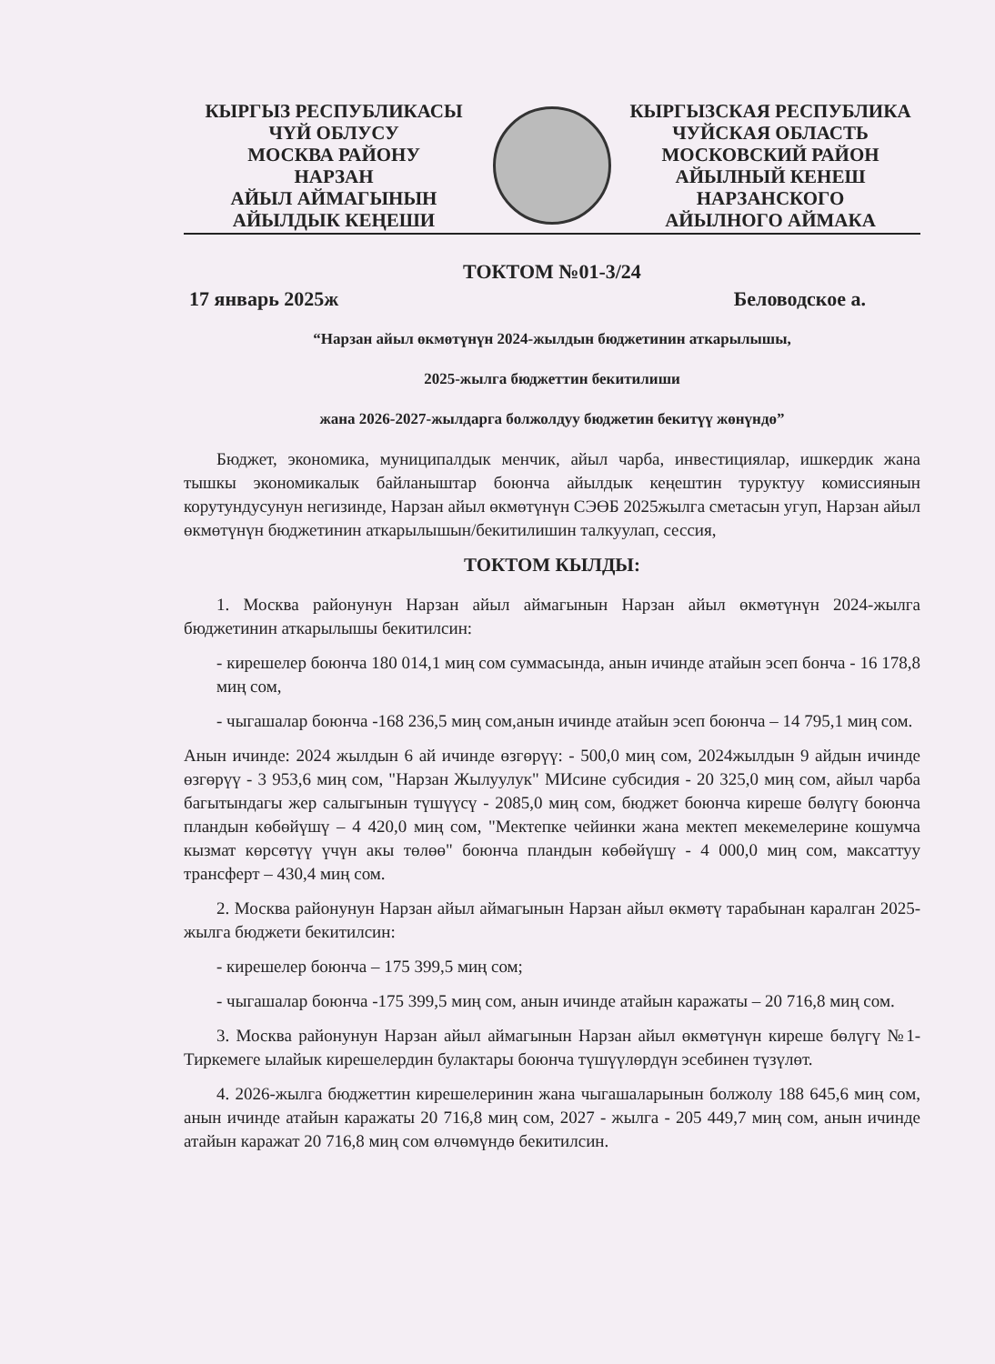КЫРГЫЗ РЕСПУБЛИКАСЫ
ЧҮЙ ОБЛУСУ
МОСКВА РАЙОНУ
НАРЗАН
АЙЫЛ АЙМАГЫНЫН
АЙЫЛДЫК КЕҢЕШИ
КЫРГЫЗСКАЯ РЕСПУБЛИКА
ЧУЙСКАЯ ОБЛАСТЬ
МОСКОВСКИЙ РАЙОН
АЙЫЛНЫЙ КЕНЕШ
НАРЗАНСКОГО
АЙЫЛНОГО АЙМАКА
ТОКТОМ №01-3/24
17 январь 2025ж Беловодское а.
“Нарзан айыл өкмөтүнүн 2024-жылдын бюджетинин аткарылышы,
2025-жылга бюджеттин бекитилиши
жана 2026-2027-жылдарга болжолдуу бюджетин бекитүү жөнүндө”
Бюджет, экономика, муниципалдык менчик, айыл чарба, инвестициялар, ишкердик жана тышкы экономикалык байланыштар боюнча айылдык кеңештин туруктуу комиссиянын корутундусунун негизинде, Нарзан айыл өкмөтүнүн СЭӨБ 2025жылга сметасын угуп, Нарзан айыл өкмөтүнүн бюджетинин аткарылышын/бекитилишин талкуулап, сессия,
ТОКТОМ КЫЛДЫ:
1. Москва районунун Нарзан айыл аймагынын Нарзан айыл өкмөтүнүн 2024-жылга бюджетинин аткарылышы бекитилсин:
- кирешелер боюнча 180 014,1 миң сом суммасында, анын ичинде атайын эсеп бонча - 16 178,8 миң сом,
- чыгашалар боюнча -168 236,5 миң сом,анын ичинде атайын эсеп боюнча – 14 795,1 миң сом.
Анын ичинде: 2024 жылдын 6 ай ичинде өзгөрүү: - 500,0 миң сом, 2024жылдын 9 айдын ичинде өзгөрүү - 3 953,6 миң сом, "Нарзан Жылуулук" МИсине субсидия - 20 325,0 миң сом, айыл чарба багытындагы жер салыгынын түшүүсү - 2085,0 миң сом, бюджет боюнча киреше бөлүгү боюнча пландын көбөйүшү – 4 420,0 миң сом, "Мектепке чейинки жана мектеп мекемелерине кошумча кызмат көрсөтүү үчүн акы төлөө" боюнча пландын көбөйүшү - 4 000,0 миң сом, максаттуу трансферт – 430,4 миң сом.
2. Москва районунун Нарзан айыл аймагынын Нарзан айыл өкмөтү тарабынан каралган 2025-жылга бюджети бекитилсин:
- кирешелер боюнча – 175 399,5 миң сом;
- чыгашалар боюнча -175 399,5 миң сом, анын ичинде атайын каражаты – 20 716,8 миң сом.
3. Москва районунун Нарзан айыл аймагынын Нарзан айыл өкмөтүнүн киреше бөлүгү №1- Тиркемеге ылайык кирешелердин булактары боюнча түшүүлөрдүн эсебинен түзүлөт.
4. 2026-жылга бюджеттин кирешелеринин жана чыгашаларынын болжолу 188 645,6 миң сом, анын ичинде атайын каражаты 20 716,8 миң сом, 2027 - жылга - 205 449,7 миң сом, анын ичинде атайын каражат 20 716,8 миң сом өлчөмүндө бекитилсин.